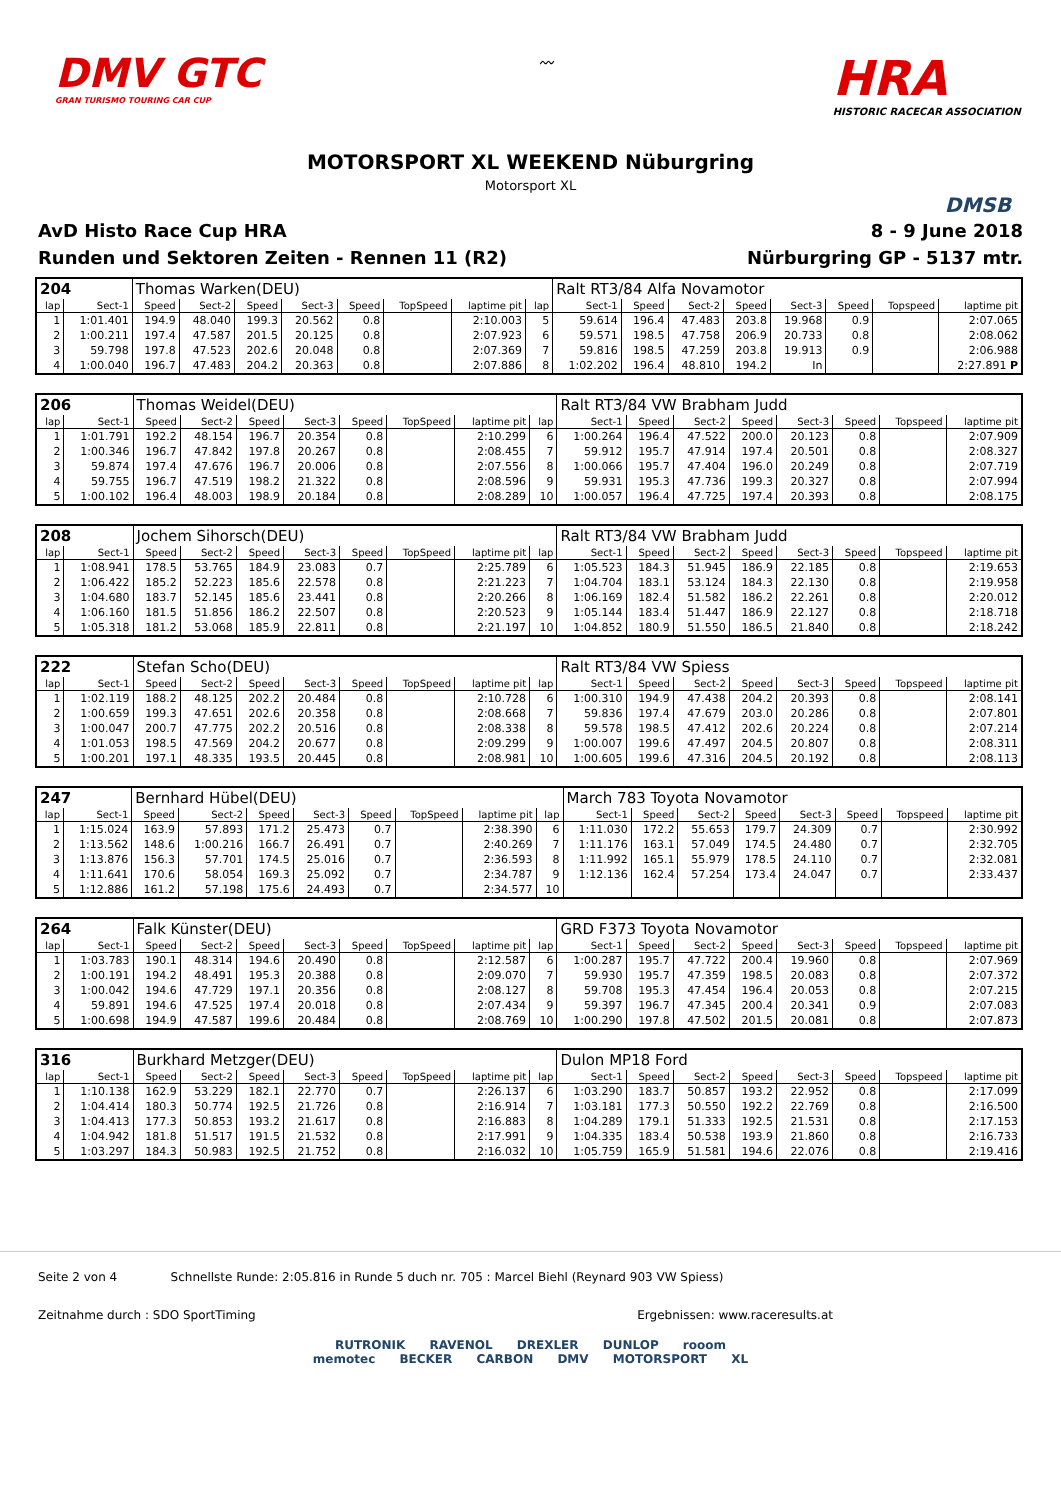DMV GTC
GRAN TURISMO TOURING CAR CUP
〰
HRA
HISTORIC RACECAR ASSOCIATION
MOTORSPORT XL WEEKEND Nüburgring
Motorsport XL
DMSB
AvD Histo Race Cup HRA
Runden und Sektoren Zeiten - Rennen 11 (R2)
8 - 9 June 2018
Nürburgring GP - 5137 mtr.
| 204 | | Thomas Warken(DEU) | | | | | | | | Ralt RT3/84 Alfa Novamotor | | | | | | | |
| lap | Sect-1 | Speed | Sect-2 | Speed | Sect-3 | Speed | TopSpeed | laptime pit | lap | Sect-1 | Speed | Sect-2 | Speed | Sect-3 | Speed | Topspeed | laptime pit |
| 1 | 1:01.401 | 194.9 | 48.040 | 199.3 | 20.562 | 0.8 | | 2:10.003 | 5 | 59.614 | 196.4 | 47.483 | 203.8 | 19.968 | 0.9 | | 2:07.065 |
| 2 | 1:00.211 | 197.4 | 47.587 | 201.5 | 20.125 | 0.8 | | 2:07.923 | 6 | 59.571 | 198.5 | 47.758 | 206.9 | 20.733 | 0.8 | | 2:08.062 |
| 3 | 59.798 | 197.8 | 47.523 | 202.6 | 20.048 | 0.8 | | 2:07.369 | 7 | 59.816 | 198.5 | 47.259 | 203.8 | 19.913 | 0.9 | | 2:06.988 |
| 4 | 1:00.040 | 196.7 | 47.483 | 204.2 | 20.363 | 0.8 | | 2:07.886 | 8 | 1:02.202 | 196.4 | 48.810 | 194.2 | In | | | 2:27.891 P |
| 206 | | Thomas Weidel(DEU) | | | | | | | | Ralt RT3/84 VW Brabham Judd | | | | | | | |
| lap | Sect-1 | Speed | Sect-2 | Speed | Sect-3 | Speed | TopSpeed | laptime pit | lap | Sect-1 | Speed | Sect-2 | Speed | Sect-3 | Speed | Topspeed | laptime pit |
| 1 | 1:01.791 | 192.2 | 48.154 | 196.7 | 20.354 | 0.8 | | 2:10.299 | 6 | 1:00.264 | 196.4 | 47.522 | 200.0 | 20.123 | 0.8 | | 2:07.909 |
| 2 | 1:00.346 | 196.7 | 47.842 | 197.8 | 20.267 | 0.8 | | 2:08.455 | 7 | 59.912 | 195.7 | 47.914 | 197.4 | 20.501 | 0.8 | | 2:08.327 |
| 3 | 59.874 | 197.4 | 47.676 | 196.7 | 20.006 | 0.8 | | 2:07.556 | 8 | 1:00.066 | 195.7 | 47.404 | 196.0 | 20.249 | 0.8 | | 2:07.719 |
| 4 | 59.755 | 196.7 | 47.519 | 198.2 | 21.322 | 0.8 | | 2:08.596 | 9 | 59.931 | 195.3 | 47.736 | 199.3 | 20.327 | 0.8 | | 2:07.994 |
| 5 | 1:00.102 | 196.4 | 48.003 | 198.9 | 20.184 | 0.8 | | 2:08.289 | 10 | 1:00.057 | 196.4 | 47.725 | 197.4 | 20.393 | 0.8 | | 2:08.175 |
| 208 | | Jochem Sihorsch(DEU) | | | | | | | | Ralt RT3/84 VW Brabham Judd | | | | | | | |
| lap | Sect-1 | Speed | Sect-2 | Speed | Sect-3 | Speed | TopSpeed | laptime pit | lap | Sect-1 | Speed | Sect-2 | Speed | Sect-3 | Speed | Topspeed | laptime pit |
| 1 | 1:08.941 | 178.5 | 53.765 | 184.9 | 23.083 | 0.7 | | 2:25.789 | 6 | 1:05.523 | 184.3 | 51.945 | 186.9 | 22.185 | 0.8 | | 2:19.653 |
| 2 | 1:06.422 | 185.2 | 52.223 | 185.6 | 22.578 | 0.8 | | 2:21.223 | 7 | 1:04.704 | 183.1 | 53.124 | 184.3 | 22.130 | 0.8 | | 2:19.958 |
| 3 | 1:04.680 | 183.7 | 52.145 | 185.6 | 23.441 | 0.8 | | 2:20.266 | 8 | 1:06.169 | 182.4 | 51.582 | 186.2 | 22.261 | 0.8 | | 2:20.012 |
| 4 | 1:06.160 | 181.5 | 51.856 | 186.2 | 22.507 | 0.8 | | 2:20.523 | 9 | 1:05.144 | 183.4 | 51.447 | 186.9 | 22.127 | 0.8 | | 2:18.718 |
| 5 | 1:05.318 | 181.2 | 53.068 | 185.9 | 22.811 | 0.8 | | 2:21.197 | 10 | 1:04.852 | 180.9 | 51.550 | 186.5 | 21.840 | 0.8 | | 2:18.242 |
| 222 | | Stefan Scho(DEU) | | | | | | | | Ralt RT3/84 VW Spiess | | | | | | | |
| lap | Sect-1 | Speed | Sect-2 | Speed | Sect-3 | Speed | TopSpeed | laptime pit | lap | Sect-1 | Speed | Sect-2 | Speed | Sect-3 | Speed | Topspeed | laptime pit |
| 1 | 1:02.119 | 188.2 | 48.125 | 202.2 | 20.484 | 0.8 | | 2:10.728 | 6 | 1:00.310 | 194.9 | 47.438 | 204.2 | 20.393 | 0.8 | | 2:08.141 |
| 2 | 1:00.659 | 199.3 | 47.651 | 202.6 | 20.358 | 0.8 | | 2:08.668 | 7 | 59.836 | 197.4 | 47.679 | 203.0 | 20.286 | 0.8 | | 2:07.801 |
| 3 | 1:00.047 | 200.7 | 47.775 | 202.2 | 20.516 | 0.8 | | 2:08.338 | 8 | 59.578 | 198.5 | 47.412 | 202.6 | 20.224 | 0.8 | | 2:07.214 |
| 4 | 1:01.053 | 198.5 | 47.569 | 204.2 | 20.677 | 0.8 | | 2:09.299 | 9 | 1:00.007 | 199.6 | 47.497 | 204.5 | 20.807 | 0.8 | | 2:08.311 |
| 5 | 1:00.201 | 197.1 | 48.335 | 193.5 | 20.445 | 0.8 | | 2:08.981 | 10 | 1:00.605 | 199.6 | 47.316 | 204.5 | 20.192 | 0.8 | | 2:08.113 |
| 247 | | Bernhard Hübel(DEU) | | | | | | | | March 783 Toyota Novamotor | | | | | | | |
| lap | Sect-1 | Speed | Sect-2 | Speed | Sect-3 | Speed | TopSpeed | laptime pit | lap | Sect-1 | Speed | Sect-2 | Speed | Sect-3 | Speed | Topspeed | laptime pit |
| 1 | 1:15.024 | 163.9 | 57.893 | 171.2 | 25.473 | 0.7 | | 2:38.390 | 6 | 1:11.030 | 172.2 | 55.653 | 179.7 | 24.309 | 0.7 | | 2:30.992 |
| 2 | 1:13.562 | 148.6 | 1:00.216 | 166.7 | 26.491 | 0.7 | | 2:40.269 | 7 | 1:11.176 | 163.1 | 57.049 | 174.5 | 24.480 | 0.7 | | 2:32.705 |
| 3 | 1:13.876 | 156.3 | 57.701 | 174.5 | 25.016 | 0.7 | | 2:36.593 | 8 | 1:11.992 | 165.1 | 55.979 | 178.5 | 24.110 | 0.7 | | 2:32.081 |
| 4 | 1:11.641 | 170.6 | 58.054 | 169.3 | 25.092 | 0.7 | | 2:34.787 | 9 | 1:12.136 | 162.4 | 57.254 | 173.4 | 24.047 | 0.7 | | 2:33.437 |
| 5 | 1:12.886 | 161.2 | 57.198 | 175.6 | 24.493 | 0.7 | | 2:34.577 | 10 | | | | | | | | |
| 264 | | Falk Künster(DEU) | | | | | | | | GRD F373 Toyota Novamotor | | | | | | | |
| lap | Sect-1 | Speed | Sect-2 | Speed | Sect-3 | Speed | TopSpeed | laptime pit | lap | Sect-1 | Speed | Sect-2 | Speed | Sect-3 | Speed | Topspeed | laptime pit |
| 1 | 1:03.783 | 190.1 | 48.314 | 194.6 | 20.490 | 0.8 | | 2:12.587 | 6 | 1:00.287 | 195.7 | 47.722 | 200.4 | 19.960 | 0.8 | | 2:07.969 |
| 2 | 1:00.191 | 194.2 | 48.491 | 195.3 | 20.388 | 0.8 | | 2:09.070 | 7 | 59.930 | 195.7 | 47.359 | 198.5 | 20.083 | 0.8 | | 2:07.372 |
| 3 | 1:00.042 | 194.6 | 47.729 | 197.1 | 20.356 | 0.8 | | 2:08.127 | 8 | 59.708 | 195.3 | 47.454 | 196.4 | 20.053 | 0.8 | | 2:07.215 |
| 4 | 59.891 | 194.6 | 47.525 | 197.4 | 20.018 | 0.8 | | 2:07.434 | 9 | 59.397 | 196.7 | 47.345 | 200.4 | 20.341 | 0.9 | | 2:07.083 |
| 5 | 1:00.698 | 194.9 | 47.587 | 199.6 | 20.484 | 0.8 | | 2:08.769 | 10 | 1:00.290 | 197.8 | 47.502 | 201.5 | 20.081 | 0.8 | | 2:07.873 |
| 316 | | Burkhard Metzger(DEU) | | | | | | | | Dulon MP18 Ford | | | | | | | |
| lap | Sect-1 | Speed | Sect-2 | Speed | Sect-3 | Speed | TopSpeed | laptime pit | lap | Sect-1 | Speed | Sect-2 | Speed | Sect-3 | Speed | Topspeed | laptime pit |
| 1 | 1:10.138 | 162.9 | 53.229 | 182.1 | 22.770 | 0.7 | | 2:26.137 | 6 | 1:03.290 | 183.7 | 50.857 | 193.2 | 22.952 | 0.8 | | 2:17.099 |
| 2 | 1:04.414 | 180.3 | 50.774 | 192.5 | 21.726 | 0.8 | | 2:16.914 | 7 | 1:03.181 | 177.3 | 50.550 | 192.2 | 22.769 | 0.8 | | 2:16.500 |
| 3 | 1:04.413 | 177.3 | 50.853 | 193.2 | 21.617 | 0.8 | | 2:16.883 | 8 | 1:04.289 | 179.1 | 51.333 | 192.5 | 21.531 | 0.8 | | 2:17.153 |
| 4 | 1:04.942 | 181.8 | 51.517 | 191.5 | 21.532 | 0.8 | | 2:17.991 | 9 | 1:04.335 | 183.4 | 50.538 | 193.9 | 21.860 | 0.8 | | 2:16.733 |
| 5 | 1:03.297 | 184.3 | 50.983 | 192.5 | 21.752 | 0.8 | | 2:16.032 | 10 | 1:05.759 | 165.9 | 51.581 | 194.6 | 22.076 | 0.8 | | 2:19.416 |
Seite 2 von 4 Schnellste Runde: 2:05.816 in Runde 5 duch nr. 705 : Marcel Biehl (Reynard 903 VW Spiess)
Zeitnahme durch : SDO SportTiming Ergebnissen: www.raceresults.at
RUTRONIK RAVENOL DREXLER DUNLOP rooom
memotec BECKER CARBON DMV MOTORSPORT XL